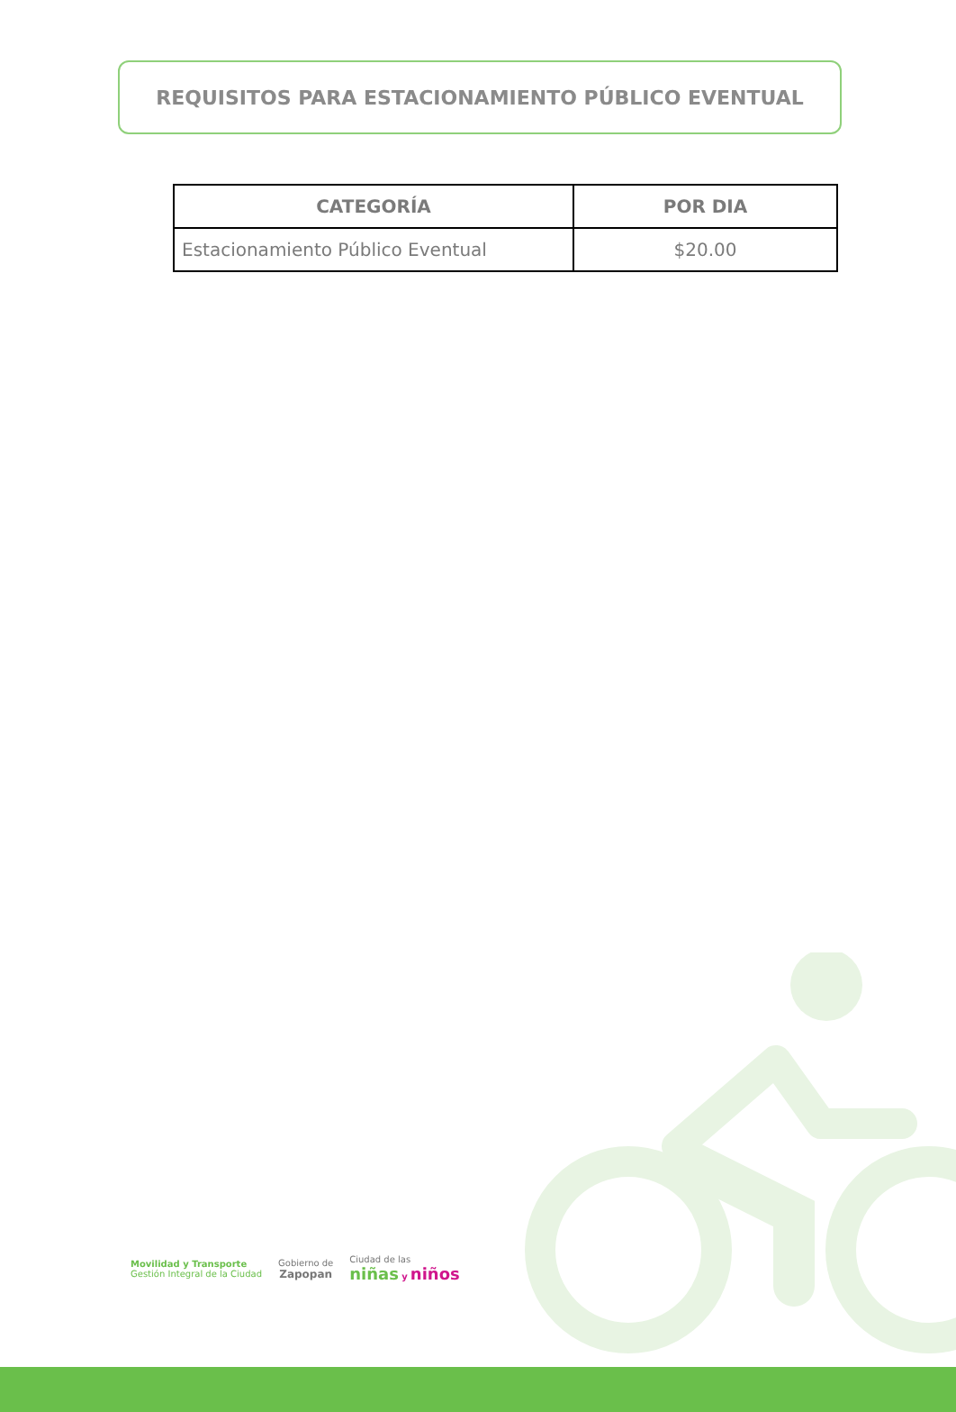REQUISITOS PARA ESTACIONAMIENTO PÚBLICO EVENTUAL
| CATEGORÍA | POR DIA |
| --- | --- |
| Estacionamiento Público Eventual | $20.00 |
Movilidad y Transporte
Gestión Integral de la Ciudad
Gobierno de
Zapopan
Ciudad de las
niñas y niños